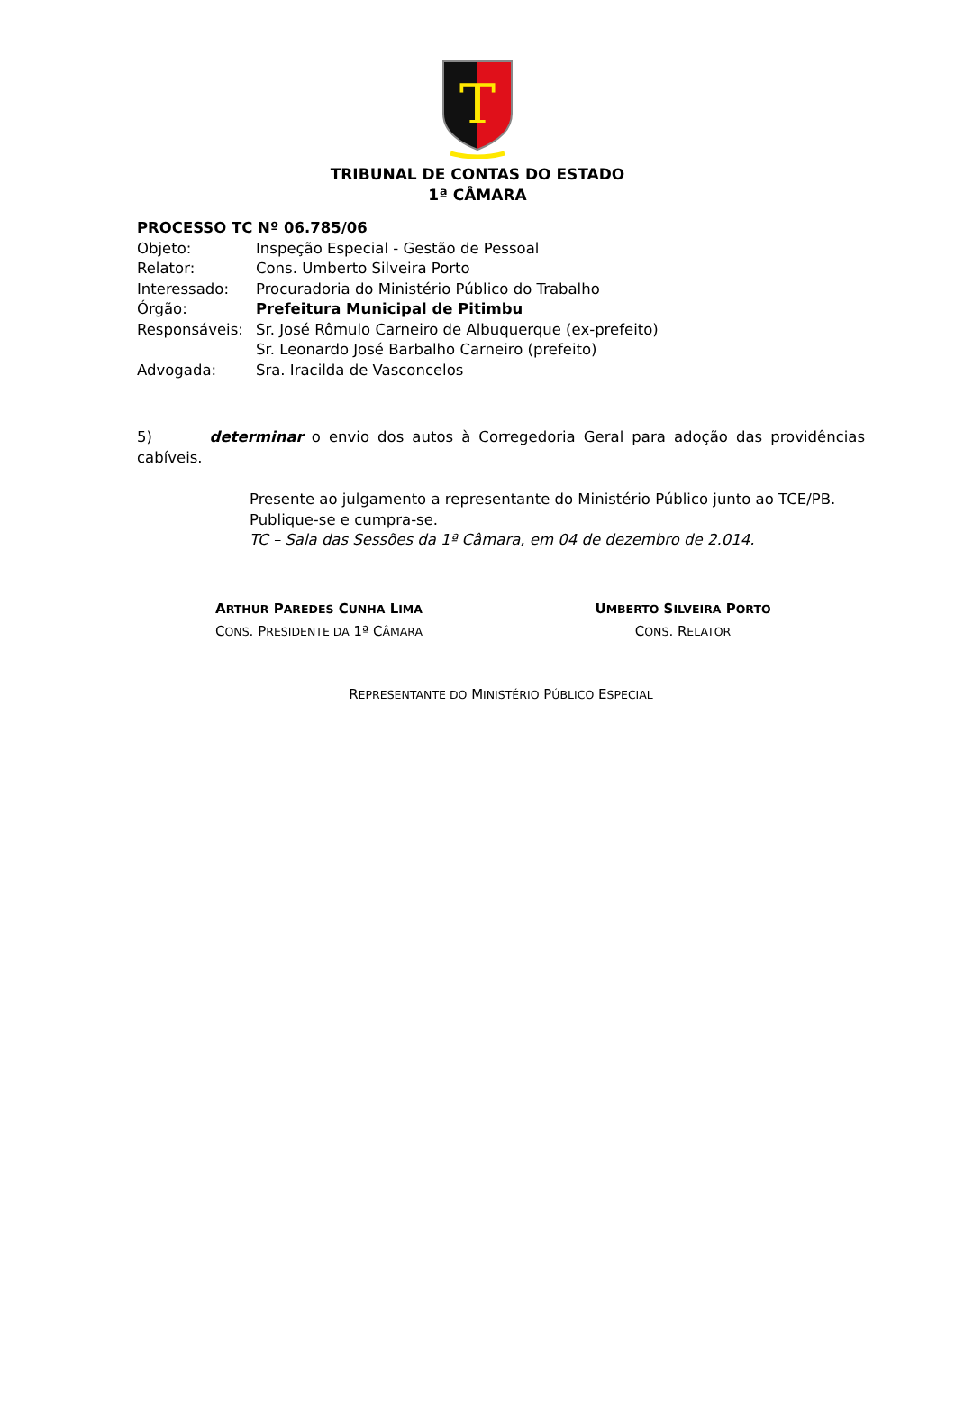T
TRIBUNAL DE CONTAS DO ESTADO
1ª CÂMARA
PROCESSO TC Nº 06.785/06
Objeto: Inspeção Especial - Gestão de Pessoal
Relator: Cons. Umberto Silveira Porto
Interessado: Procuradoria do Ministério Público do Trabalho
Órgão: Prefeitura Municipal de Pitimbu
Responsáveis: Sr. José Rômulo Carneiro de Albuquerque (ex-prefeito)
Sr. Leonardo José Barbalho Carneiro (prefeito)
Advogada: Sra. Iracilda de Vasconcelos
5) determinar o envio dos autos à Corregedoria Geral para adoção das providências cabíveis.
Presente ao julgamento a representante do Ministério Público junto ao TCE/PB.
Publique-se e cumpra-se.
TC – Sala das Sessões da 1ª Câmara, em 04 de dezembro de 2.014.
ARTHUR PAREDES CUNHA LIMA
CONS. PRESIDENTE DA 1ª CÂMARA
UMBERTO SILVEIRA PORTO
CONS. RELATOR
REPRESENTANTE DO MINISTÉRIO PÚBLICO ESPECIAL